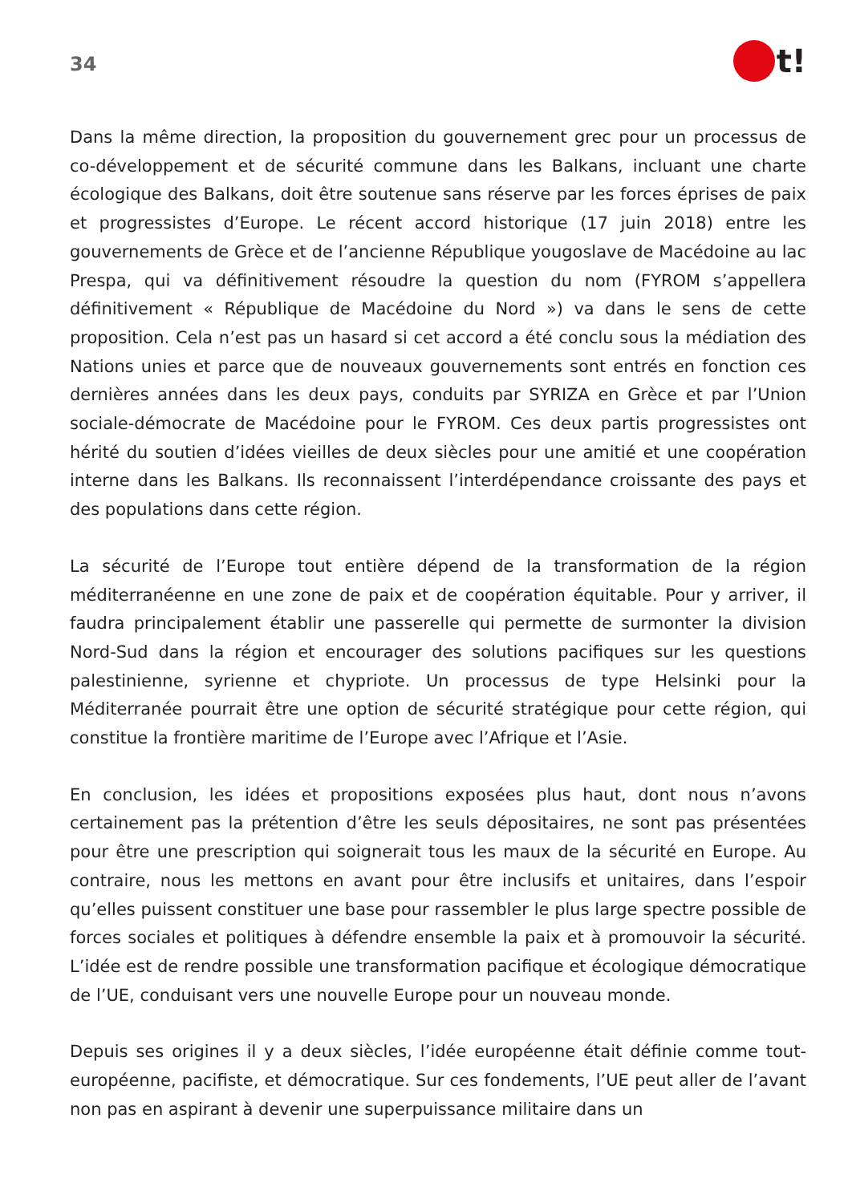34
t!
Dans la même direction, la proposition du gouvernement grec pour un processus de co-développement et de sécurité commune dans les Balkans, incluant une charte écologique des Balkans, doit être soutenue sans réserve par les forces éprises de paix et progressistes d’Europe. Le récent accord historique (17 juin 2018) entre les gouvernements de Grèce et de l’ancienne République yougoslave de Macédoine au lac Prespa, qui va définitivement résoudre la question du nom (FYROM s’appellera définitivement « République de Macédoine du Nord ») va dans le sens de cette proposition. Cela n’est pas un hasard si cet accord a été conclu sous la médiation des Nations unies et parce que de nouveaux gouvernements sont entrés en fonction ces dernières années dans les deux pays, conduits par SYRIZA en Grèce et par l’Union sociale-démocrate de Macédoine pour le FYROM. Ces deux partis progressistes ont hérité du soutien d’idées vieilles de deux siècles pour une amitié et une coopération interne dans les Balkans. Ils reconnaissent l’interdépendance croissante des pays et des populations dans cette région.
La sécurité de l’Europe tout entière dépend de la transformation de la région méditerranéenne en une zone de paix et de coopération équitable. Pour y arriver, il faudra principalement établir une passerelle qui permette de surmonter la division Nord-Sud dans la région et encourager des solutions pacifiques sur les questions palestinienne, syrienne et chypriote. Un processus de type Helsinki pour la Méditerranée pourrait être une option de sécurité stratégique pour cette région, qui constitue la frontière maritime de l’Europe avec l’Afrique et l’Asie.
En conclusion, les idées et propositions exposées plus haut, dont nous n’avons certainement pas la prétention d’être les seuls dépositaires, ne sont pas présentées pour être une prescription qui soignerait tous les maux de la sécurité en Europe. Au contraire, nous les mettons en avant pour être inclusifs et unitaires, dans l’espoir qu’elles puissent constituer une base pour rassembler le plus large spectre possible de forces sociales et politiques à défendre ensemble la paix et à promouvoir la sécurité. L’idée est de rendre possible une transformation pacifique et écologique démocratique de l’UE, conduisant vers une nouvelle Europe pour un nouveau monde.
Depuis ses origines il y a deux siècles, l’idée européenne était définie comme tout-européenne, pacifiste, et démocratique. Sur ces fondements, l’UE peut aller de l’avant non pas en aspirant à devenir une superpuissance militaire dans un